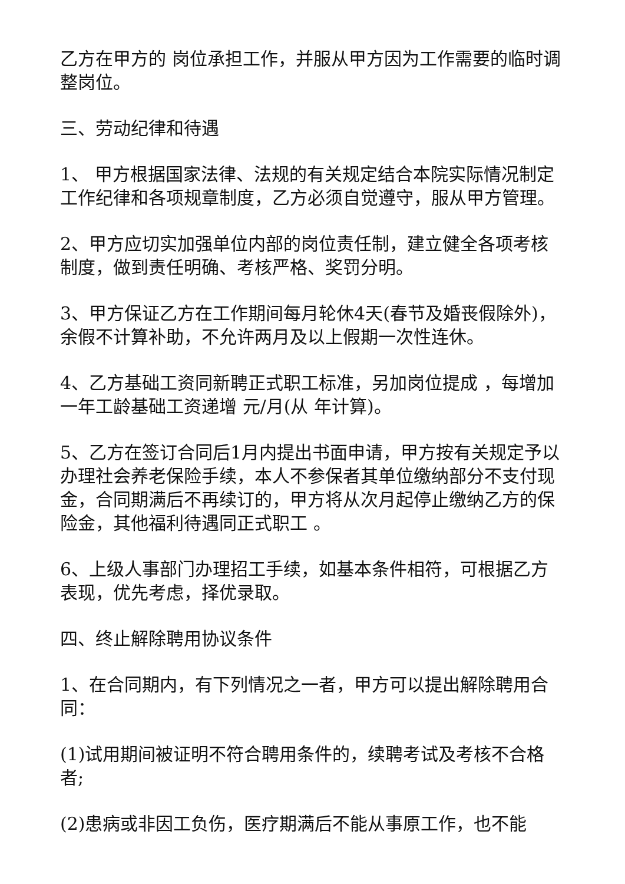乙方在甲方的 岗位承担工作，并服从甲方因为工作需要的临时调整岗位。
三、劳动纪律和待遇
1、 甲方根据国家法律、法规的有关规定结合本院实际情况制定工作纪律和各项规章制度，乙方必须自觉遵守，服从甲方管理。
2、甲方应切实加强单位内部的岗位责任制，建立健全各项考核制度，做到责任明确、考核严格、奖罚分明。
3、甲方保证乙方在工作期间每月轮休4天(春节及婚丧假除外)，余假不计算补助，不允许两月及以上假期一次性连休。
4、乙方基础工资同新聘正式职工标准，另加岗位提成 ，每增加一年工龄基础工资递增 元/月(从 年计算)。
5、乙方在签订合同后1月内提出书面申请，甲方按有关规定予以办理社会养老保险手续，本人不参保者其单位缴纳部分不支付现金，合同期满后不再续订的，甲方将从次月起停止缴纳乙方的保险金，其他福利待遇同正式职工 。
6、上级人事部门办理招工手续，如基本条件相符，可根据乙方表现，优先考虑，择优录取。
四、终止解除聘用协议条件
1、在合同期内，有下列情况之一者，甲方可以提出解除聘用合同：
(1)试用期间被证明不符合聘用条件的，续聘考试及考核不合格者;
(2)患病或非因工负伤，医疗期满后不能从事原工作，也不能